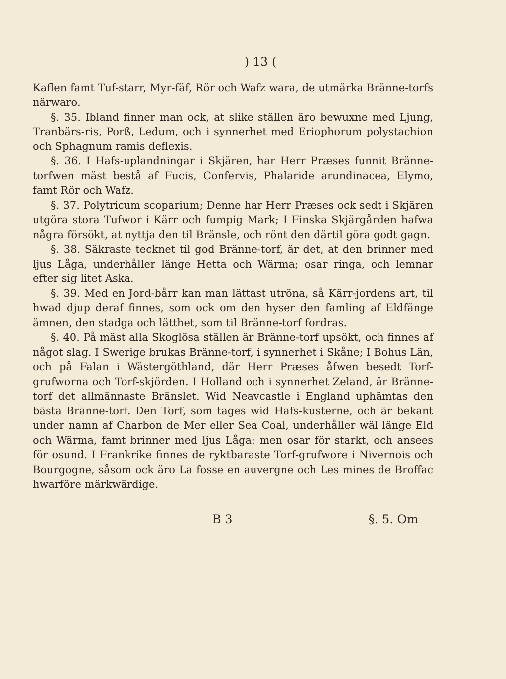) 13 (
Kaflen famt Tuf-starr, Myr-fäf, Rör och Wafz wara, de utmärka Bränne-torfs närwaro.
§. 35. Ibland finner man ock, at slike ställen äro bewuxne med Ljung, Tranbärs-ris, Porß, Ledum, och i synnerhet med Eriophorum polystachion och Sphagnum ramis deflexis.
§. 36. I Hafs-uplandningar i Skjären, har Herr Præses funnit Bränne-torfwen mäst bestå af Fucis, Confervis, Phalaride arundinacea, Elymo, famt Rör och Wafz.
§. 37. Polytricum scoparium; Denne har Herr Præses ock sedt i Skjären utgöra stora Tufwor i Kärr och fumpig Mark; I Finska Skjärgården hafwa några försökt, at nyttja den til Bränsle, och rönt den därtil göra godt gagn.
§. 38. Säkraste tecknet til god Bränne-torf, är det, at den brinner med ljus Låga, underhåller länge Hetta och Wärma; osar ringa, och lemnar efter sig litet Aska.
§. 39. Med en Jord-bårr kan man lättast utröna, så Kärr-jordens art, til hwad djup deraf finnes, som ock om den hyser den famling af Eldfänge ämnen, den stadga och lätthet, som til Bränne-torf fordras.
§. 40. På mäst alla Skoglösa ställen är Bränne-torf upsökt, och finnes af något slag. I Swerige brukas Bränne-torf, i synnerhet i Skåne; I Bohus Län, och på Falan i Wästergöthland, där Herr Præses åfwen besedt Torf-grufworna och Torf-skjörden. I Holland och i synnerhet Zeland, är Bränne-torf det allmännaste Bränslet. Wid Neavcastle i England uphämtas den bästa Bränne-torf. Den Torf, som tages wid Hafs-kusterne, och är bekant under namn af Charbon de Mer eller Sea Coal, underhåller wäl länge Eld och Wärma, famt brinner med ljus Låga: men osar för starkt, och ansees för osund. I Frankrike finnes de ryktbaraste Torf-grufwore i Nivernois och Bourgogne, såsom ock äro La fosse en auvergne och Les mines de Broffac hwarföre märkwärdige.
B 3 §. 5. Om